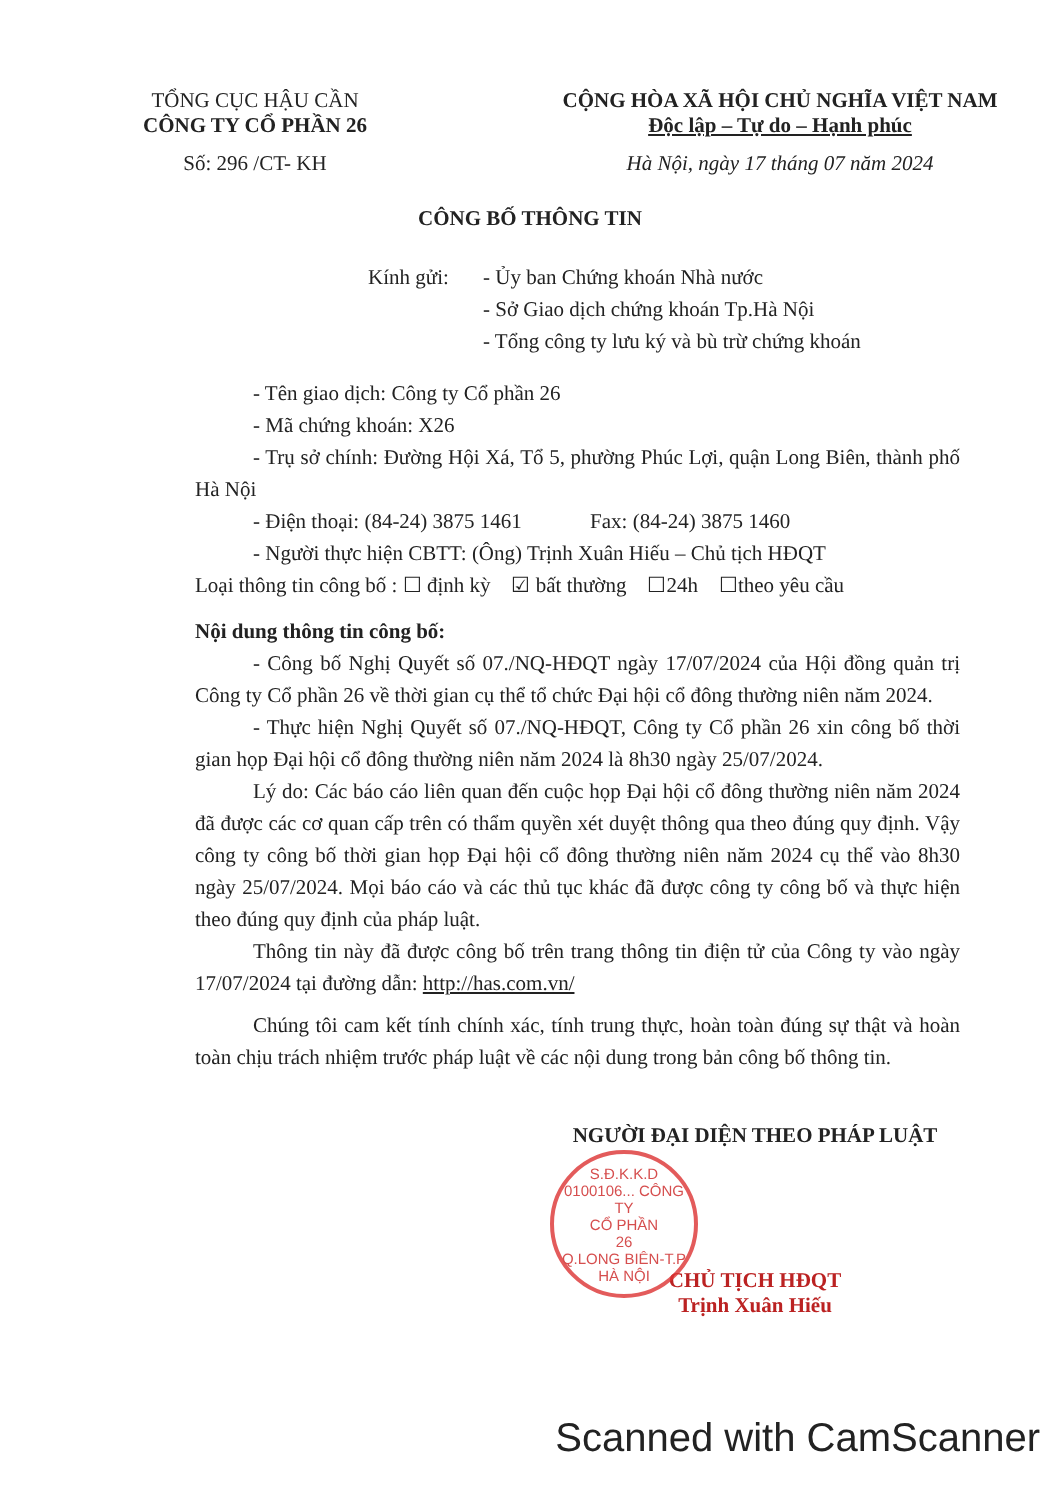TỔNG CỤC HẬU CẦN
CÔNG TY CỔ PHẦN 26
Số: 296 /CT- KH
CỘNG HÒA XÃ HỘI CHỦ NGHĨA VIỆT NAM
Độc lập – Tự do – Hạnh phúc
Hà Nội, ngày 17 tháng 07 năm 2024
CÔNG BỐ THÔNG TIN
Kính gửi: - Ủy ban Chứng khoán Nhà nước
- Sở Giao dịch chứng khoán Tp.Hà Nội
- Tổng công ty lưu ký và bù trừ chứng khoán
- Tên giao dịch: Công ty Cổ phần 26
- Mã chứng khoán: X26
- Trụ sở chính: Đường Hội Xá, Tổ 5, phường Phúc Lợi, quận Long Biên, thành phố Hà Nội
- Điện thoại: (84-24) 3875 1461 Fax: (84-24) 3875 1460
- Người thực hiện CBTT: (Ông) Trịnh Xuân Hiếu – Chủ tịch HĐQT
Loại thông tin công bố : ☐ định kỳ ☑ bất thường ☐24h ☐theo yêu cầu
Nội dung thông tin công bố:
- Công bố Nghị Quyết số 07./NQ-HĐQT ngày 17/07/2024 của Hội đồng quản trị Công ty Cổ phần 26 về thời gian cụ thể tổ chức Đại hội cổ đông thường niên năm 2024.
- Thực hiện Nghị Quyết số 07./NQ-HĐQT, Công ty Cổ phần 26 xin công bố thời gian họp Đại hội cổ đông thường niên năm 2024 là 8h30 ngày 25/07/2024.
Lý do: Các báo cáo liên quan đến cuộc họp Đại hội cổ đông thường niên năm 2024 đã được các cơ quan cấp trên có thẩm quyền xét duyệt thông qua theo đúng quy định. Vậy công ty công bố thời gian họp Đại hội cổ đông thường niên năm 2024 cụ thể vào 8h30 ngày 25/07/2024. Mọi báo cáo và các thủ tục khác đã được công ty công bố và thực hiện theo đúng quy định của pháp luật.
Thông tin này đã được công bố trên trang thông tin điện tử của Công ty vào ngày 17/07/2024 tại đường dẫn: http://has.com.vn/
Chúng tôi cam kết tính chính xác, tính trung thực, hoàn toàn đúng sự thật và hoàn toàn chịu trách nhiệm trước pháp luật về các nội dung trong bản công bố thông tin.
NGƯỜI ĐẠI DIỆN THEO PHÁP LUẬT
CHỦ TỊCH HĐQT
Trịnh Xuân Hiếu
S.Đ.K.K.D 0100106... CÔNG TY
CỔ PHẦN
26
Q.LONG BIÊN-T.P HÀ NỘI
Scanned with CamScanner